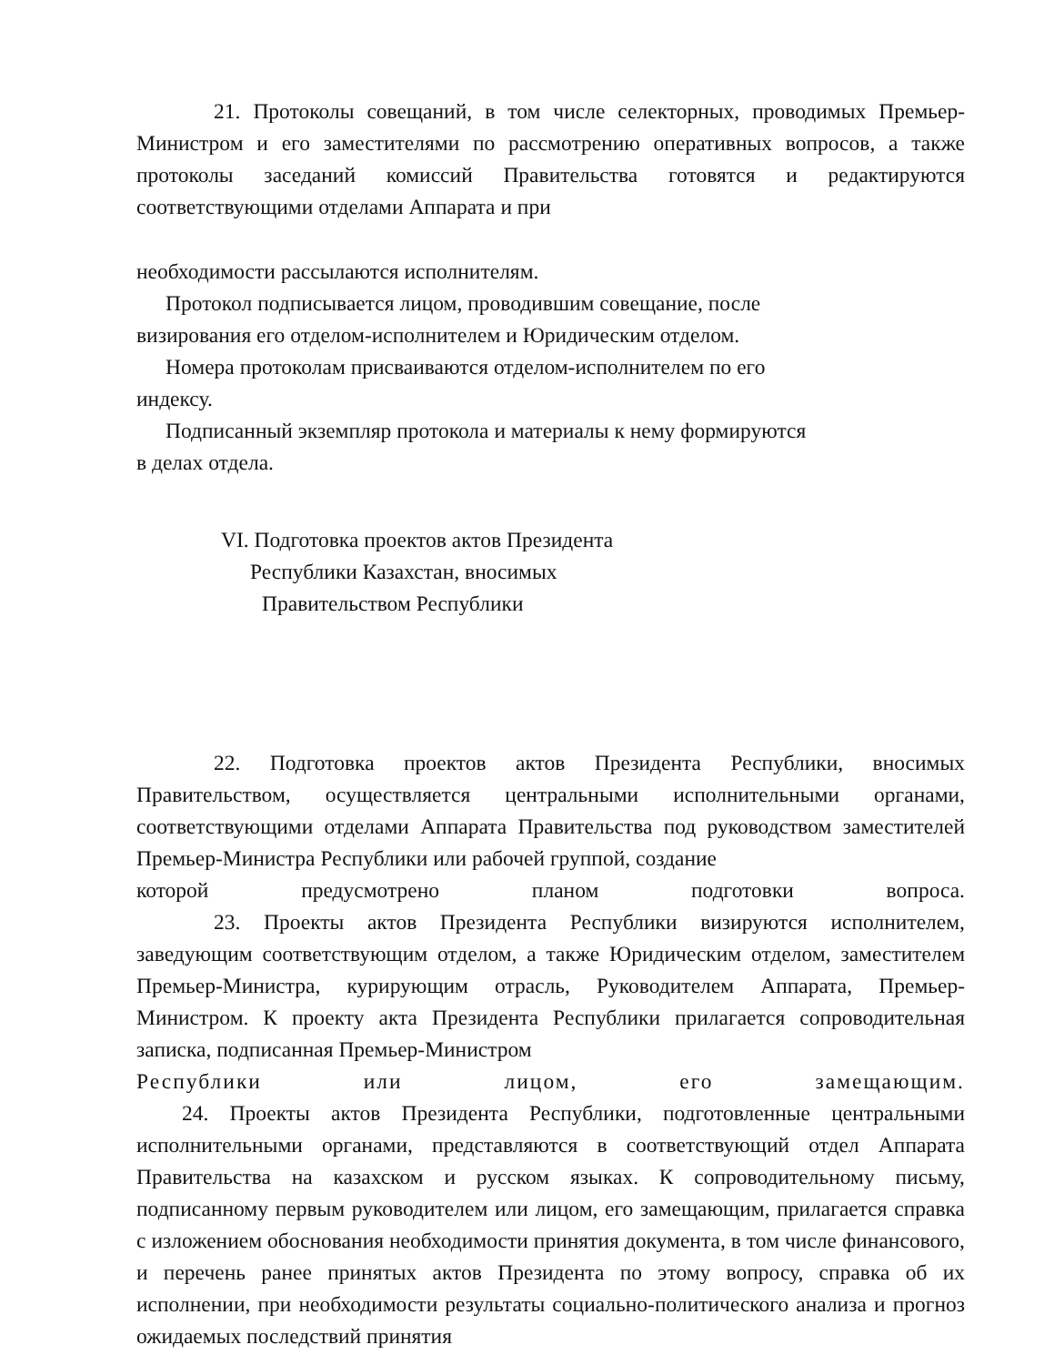21. Протоколы совещаний, в том числе селекторных, проводимых Премьер-Министром и его заместителями по рассмотрению оперативных вопросов, а также протоколы заседаний комиссий Правительства готовятся и редактируются соответствующими отделами Аппарата и при
необходимости рассылаются исполнителям.
Протокол подписывается лицом, проводившим совещание, после
визирования его отделом-исполнителем и Юридическим отделом.
Номера протоколам присваиваются отделом-исполнителем по его
индексу.
Подписанный экземпляр протокола и материалы к нему формируются
в делах отдела.
VI. Подготовка проектов актов Президента
Республики Казахстан, вносимых
Правительством Республики
22. Подготовка проектов актов Президента Республики, вносимых Правительством, осуществляется центральными исполнительными органами, соответствующими отделами Аппарата Правительства под руководством заместителей Премьер-Министра Республики или рабочей группой, создание
которой предусмотрено планом подготовки вопроса.
23. Проекты актов Президента Республики визируются исполнителем, заведующим соответствующим отделом, а также Юридическим отделом, заместителем Премьер-Министра, курирующим отрасль, Руководителем Аппарата, Премьер-Министром. К проекту акта Президента Республики прилагается сопроводительная записка, подписанная Премьер-Министром
Республики или лицом, его замещающим.
24. Проекты актов Президента Республики, подготовленные центральными исполнительными органами, представляются в соответствующий отдел Аппарата Правительства на казахском и русском языках. К сопроводительному письму, подписанному первым руководителем или лицом, его замещающим, прилагается справка с изложением обоснования необходимости принятия документа, в том числе финансового, и перечень ранее принятых актов Президента по этому вопросу, справка об их исполнении, при необходимости результаты социально-политического анализа и прогноз ожидаемых последствий принятия